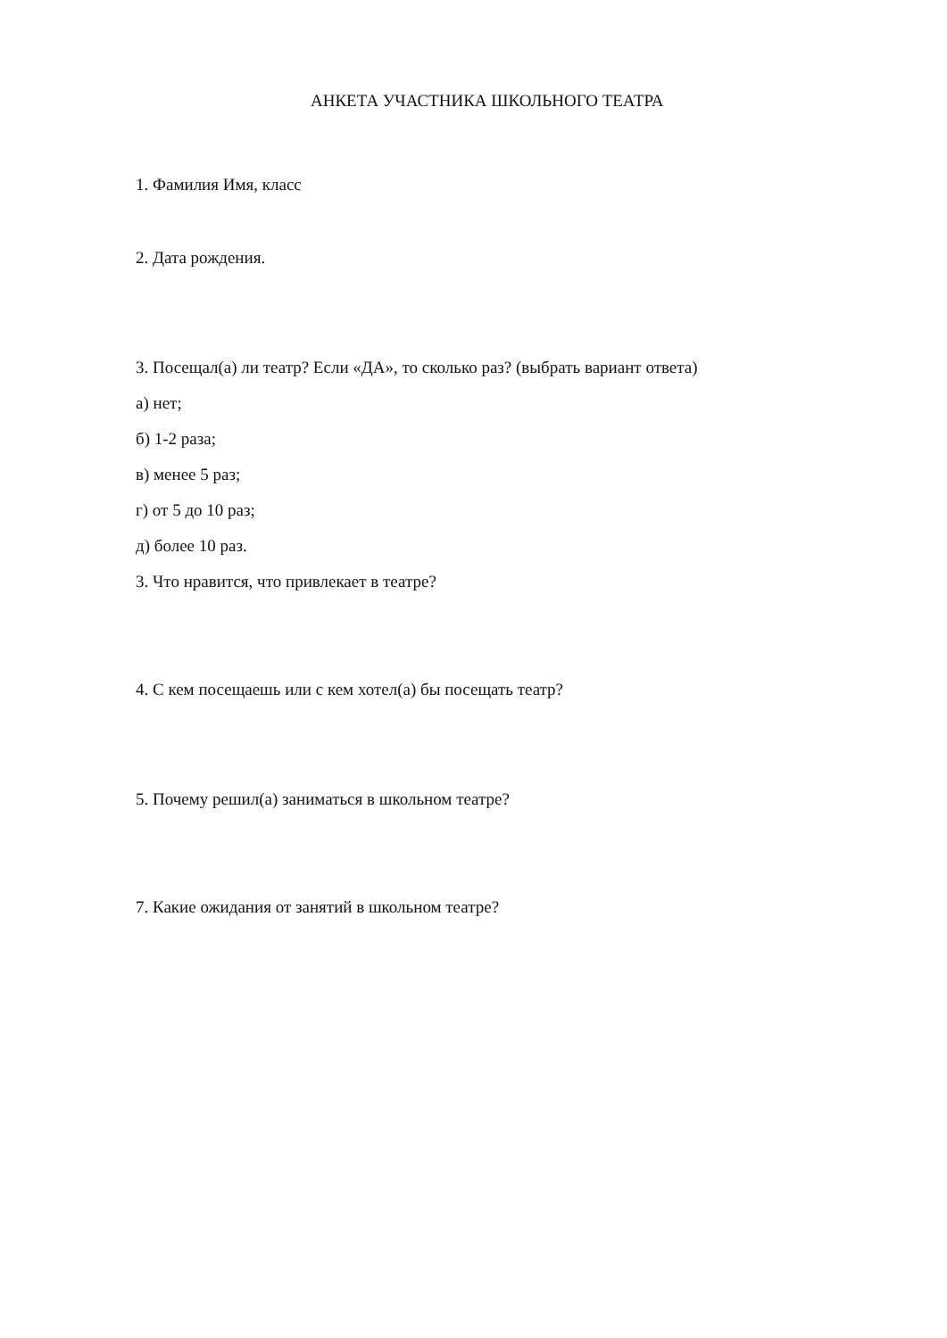АНКЕТА УЧАСТНИКА ШКОЛЬНОГО ТЕАТРА
1. Фамилия Имя, класс
2. Дата рождения.
3. Посещал(а) ли театр? Если «ДА», то сколько раз? (выбрать вариант ответа)
а) нет;
б) 1-2 раза;
в) менее 5 раз;
г) от 5 до 10 раз;
д) более 10 раз.
3. Что нравится, что привлекает в театре?
4. С кем посещаешь или с кем хотел(а) бы посещать театр?
5. Почему решил(а) заниматься в школьном театре?
7. Какие ожидания от занятий в школьном театре?